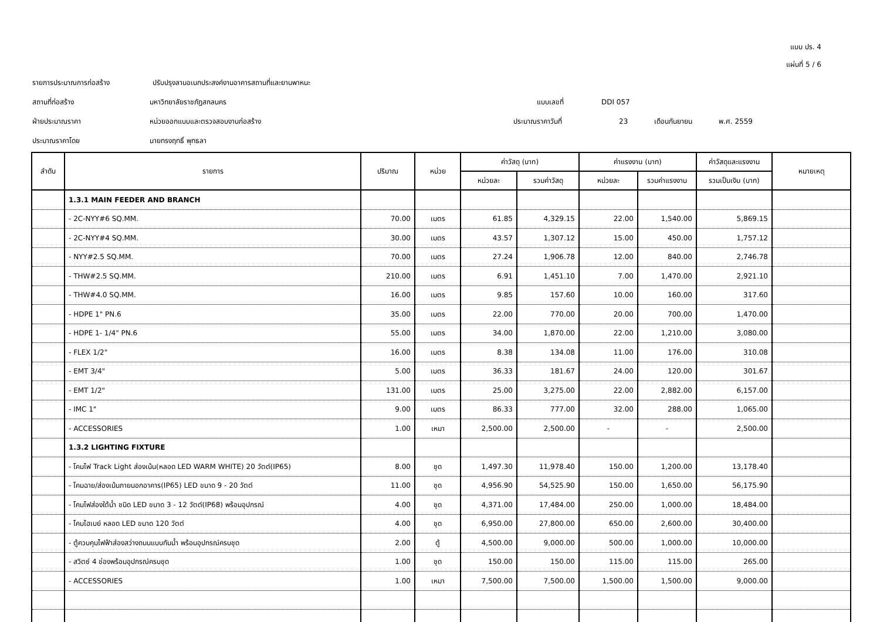แบบ ปร. 4
แผ่นที่ 5 / 6
รายการประมาณการก่อสร้าง ปรับปรุงลานอเนกประสงค์งานอาคารสถานที่และยานพาหนะ
สถานที่ก่อสร้าง มหาวิทยาลัยราชภัฏสกลนคร แบบเลขที่ DDI 057
ฝ่ายประมาณราคา หน่วยออกแบบและตรวจสอบงานก่อสร้าง ประมาณราคาวันที่ 23 เดือนกันยายน พ.ศ. 2559
ประมาณราคาโดย นายทรงฤทธิ์ พุทธลา
| ลำดับ | รายการ | ปริมาณ | หน่วย | ค่าวัสดุ (บาท) | | ค่าแรงงาน (บาท) | | ค่าวัสดุและแรงงาน | หมายเหตุ |
| --- | --- | --- | --- | --- | --- | --- | --- | --- | --- |
| | | | | หน่วยละ | รวมค่าวัสดุ | หน่วยละ | รวมค่าแรงงาน | รวมเป็นเงิน (บาท) | |
| | 1.3.1 MAIN FEEDER AND BRANCH | | | | | | | | |
| | - 2C-NYY#6 SQ.MM. | 70.00 | เมตร | 61.85 | 4,329.15 | 22.00 | 1,540.00 | 5,869.15 | |
| | - 2C-NYY#4 SQ.MM. | 30.00 | เมตร | 43.57 | 1,307.12 | 15.00 | 450.00 | 1,757.12 | |
| | - NYY#2.5 SQ.MM. | 70.00 | เมตร | 27.24 | 1,906.78 | 12.00 | 840.00 | 2,746.78 | |
| | - THW#2.5 SQ.MM. | 210.00 | เมตร | 6.91 | 1,451.10 | 7.00 | 1,470.00 | 2,921.10 | |
| | - THW#4.0 SQ.MM. | 16.00 | เมตร | 9.85 | 157.60 | 10.00 | 160.00 | 317.60 | |
| | - HDPE 1" PN.6 | 35.00 | เมตร | 22.00 | 770.00 | 20.00 | 700.00 | 1,470.00 | |
| | - HDPE 1- 1/4" PN.6 | 55.00 | เมตร | 34.00 | 1,870.00 | 22.00 | 1,210.00 | 3,080.00 | |
| | - FLEX 1/2" | 16.00 | เมตร | 8.38 | 134.08 | 11.00 | 176.00 | 310.08 | |
| | - EMT 3/4" | 5.00 | เมตร | 36.33 | 181.67 | 24.00 | 120.00 | 301.67 | |
| | - EMT 1/2" | 131.00 | เมตร | 25.00 | 3,275.00 | 22.00 | 2,882.00 | 6,157.00 | |
| | - IMC 1" | 9.00 | เมตร | 86.33 | 777.00 | 32.00 | 288.00 | 1,065.00 | |
| | - ACCESSORIES | 1.00 | เหมา | 2,500.00 | 2,500.00 | - | - | 2,500.00 | |
| | 1.3.2 LIGHTING FIXTURE | | | | | | | | |
| | - โคมไฟ Track Light ส่องเน้น(หลอด LED WARM WHITE) 20 วัตต์(IP65) | 8.00 | ชุด | 1,497.30 | 11,978.40 | 150.00 | 1,200.00 | 13,178.40 | |
| | - โคมฉาย/ส่องเน้นภายนอกอาคาร(IP65) LED ขนาด 9 - 20 วัตต์ | 11.00 | ชุด | 4,956.90 | 54,525.90 | 150.00 | 1,650.00 | 56,175.90 | |
| | - โคมไฟส่องใต้น้ำ ชนิด LED ขนาด 3 - 12 วัตต์(IP68) พร้อมอุปกรณ์ | 4.00 | ชุด | 4,371.00 | 17,484.00 | 250.00 | 1,000.00 | 18,484.00 | |
| | - โคมไฮเบย์ หลอด LED ขนาด 120 วัตต์ | 4.00 | ชุด | 6,950.00 | 27,800.00 | 650.00 | 2,600.00 | 30,400.00 | |
| | - ตู้ควบคุมไฟฟ้าส่องสว่างถนนแบบกันน้ำ พร้อมอุปกรณ์ครบชุด | 2.00 | ตู้ | 4,500.00 | 9,000.00 | 500.00 | 1,000.00 | 10,000.00 | |
| | - สวิตซ์ 4 ช่องพร้อมอุปกรณ์ครบชุด | 1.00 | ชุด | 150.00 | 150.00 | 115.00 | 115.00 | 265.00 | |
| | - ACCESSORIES | 1.00 | เหมา | 7,500.00 | 7,500.00 | 1,500.00 | 1,500.00 | 9,000.00 | |